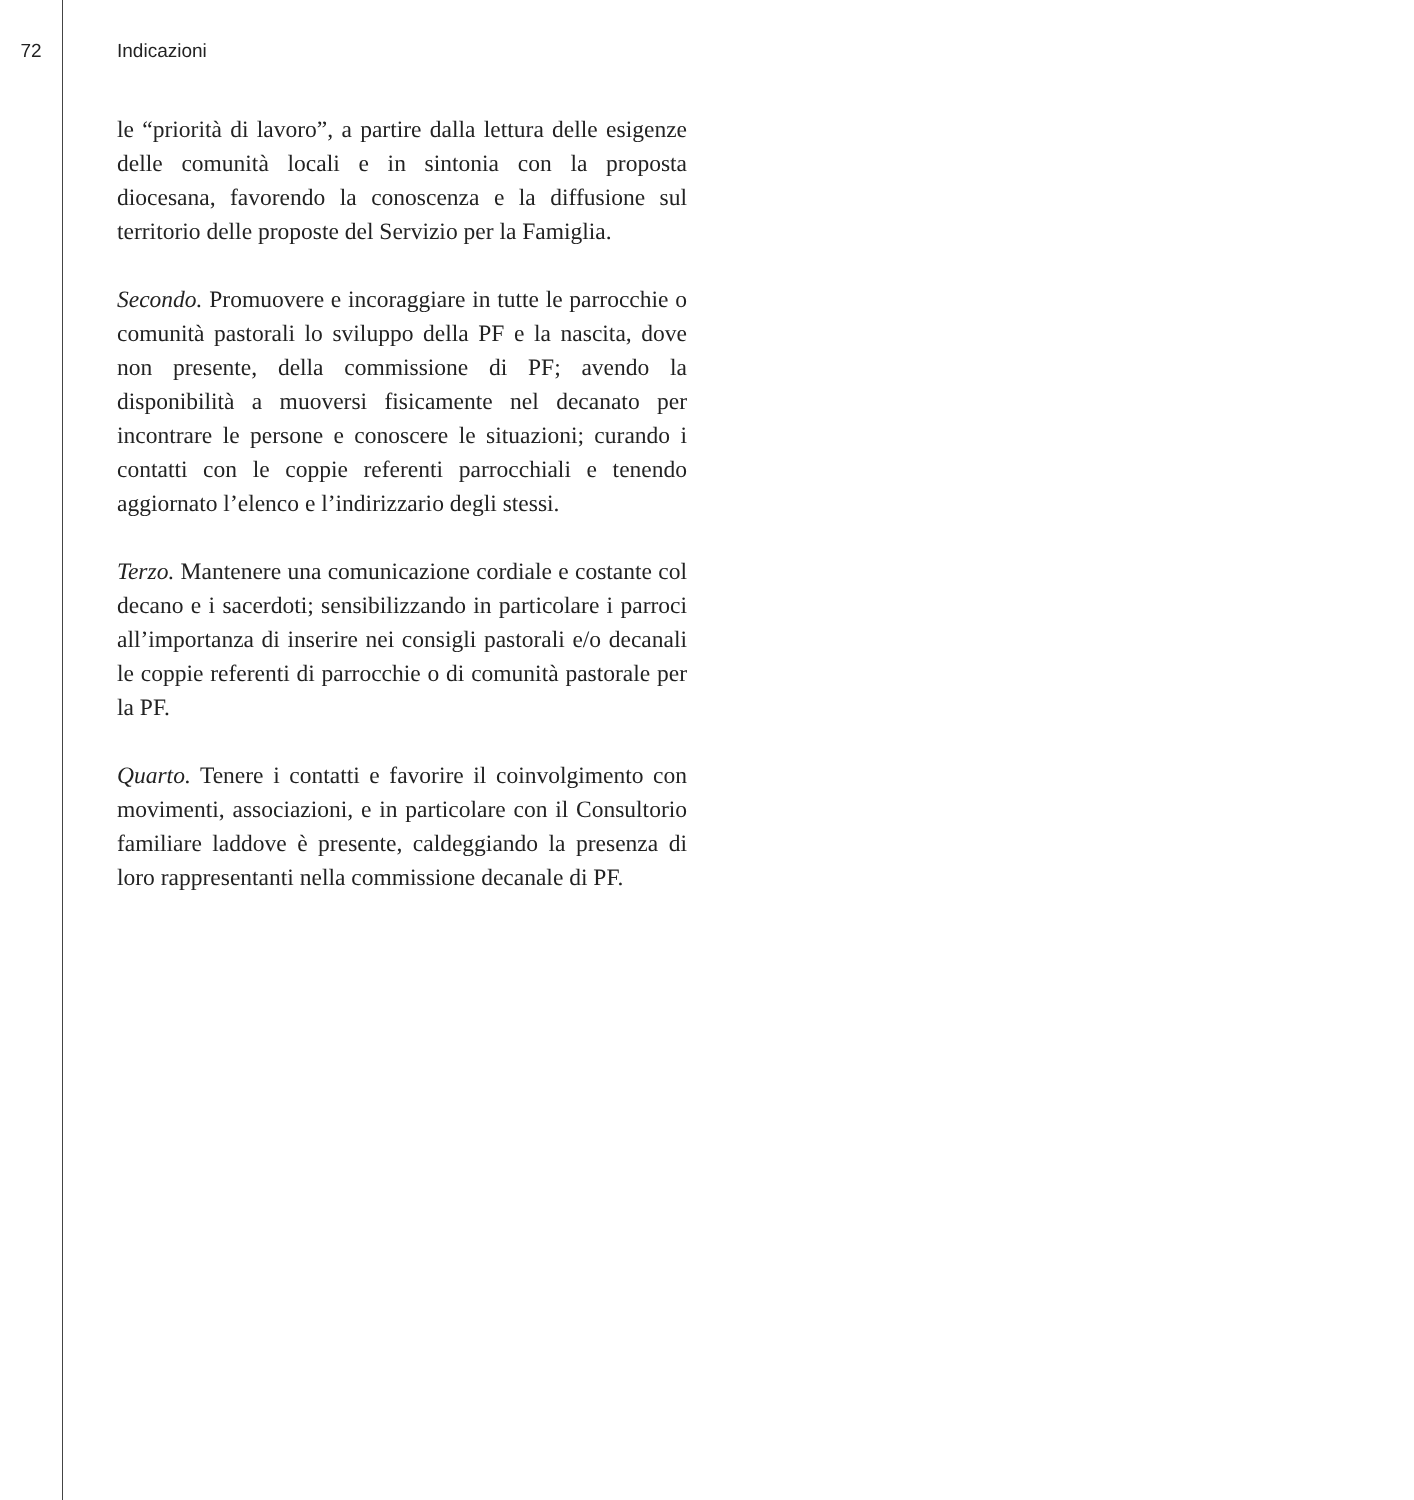72 Indicazioni
le “priorità di lavoro”, a partire dalla lettura delle esigenze delle comunità locali e in sintonia con la proposta diocesana, favorendo la conoscenza e la diffusione sul territorio delle proposte del Servizio per la Famiglia.
Secondo. Promuovere e incoraggiare in tutte le parrocchie o comunità pastorali lo sviluppo della PF e la nascita, dove non presente, della commissione di PF; avendo la disponibilità a muoversi fisicamente nel decanato per incontrare le persone e conoscere le situazioni; curando i contatti con le coppie referenti parrocchiali e tenendo aggiornato l’elenco e l’indirizzario degli stessi.
Terzo. Mantenere una comunicazione cordiale e costante col decano e i sacerdoti; sensibilizzando in particolare i parroci all’importanza di inserire nei consigli pastorali e/o decanali le coppie referenti di parrocchie o di comunità pastorale per la PF.
Quarto. Tenere i contatti e favorire il coinvolgimento con movimenti, associazioni, e in particolare con il Consultorio familiare laddove è presente, caldeggiando la presenza di loro rappresentanti nella commissione decanale di PF.